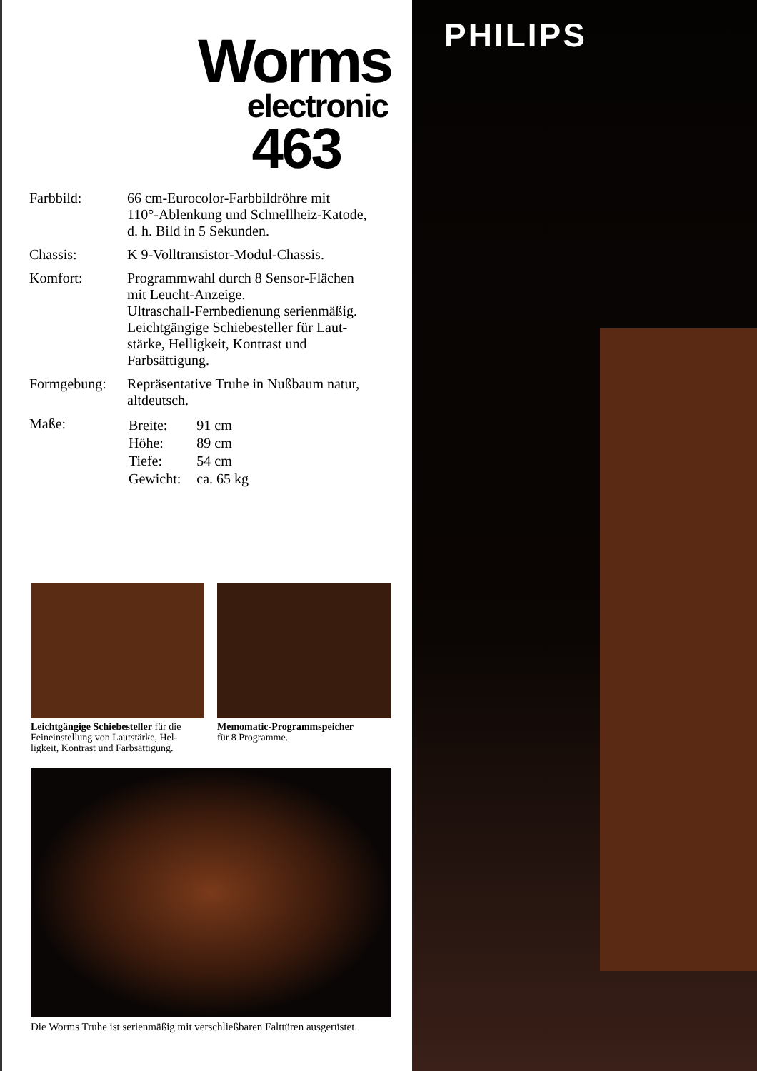Worms
electronic
463
| Farbbild: | 66 cm-Eurocolor-Farbbildröhre mit 110°-Ablenkung und Schnellheiz-Katode, d. h. Bild in 5 Sekunden. |
| Chassis: | K 9-Volltransistor-Modul-Chassis. |
| Komfort: | Programmwahl durch 8 Sensor-Flächen mit Leucht-Anzeige. Ultraschall-Fernbedienung serienmäßig. Leichtgängige Schiebesteller für Laut- stärke, Helligkeit, Kontrast und Farbsättigung. |
| Formgebung: | Repräsentative Truhe in Nußbaum natur, altdeutsch. |
| Maße: | / Breite: / 91 cm / / Höhe: / 89 cm / / Tiefe: / 54 cm / / Gewicht: / ca. 65 kg / |
Leichtgängige Schiebesteller für die Feineinstellung von Lautstärke, Hel-ligkeit, Kontrast und Farbsättigung.
Memomatic-Programmspeicher
für 8 Programme.
Die Worms Truhe ist serienmäßig mit verschließbaren Falttüren ausgerüstet.
PHILIPS